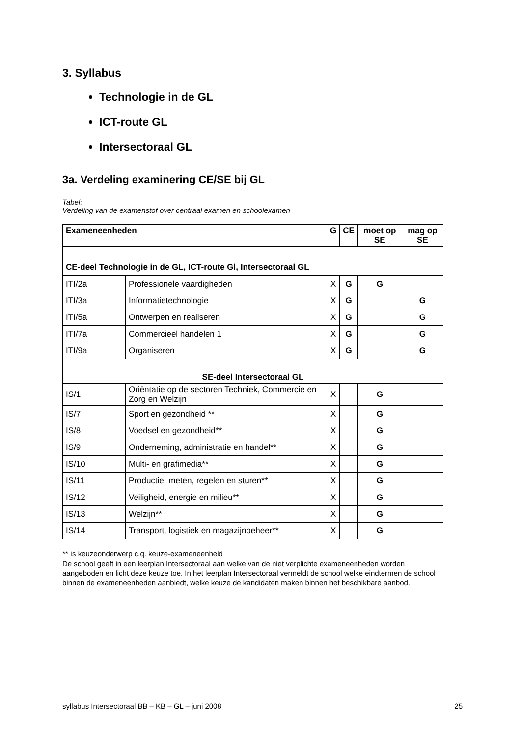3. Syllabus
Technologie in de GL
ICT-route GL
Intersectoraal GL
3a. Verdeling examinering CE/SE bij GL
Tabel:
Verdeling van de examenstof over centraal examen en schoolexamen
| Exameneenheden | | G | CE | moet op SE | mag op SE |
| --- | --- | --- | --- | --- | --- |
| CE-deel Technologie in de GL, ICT-route Gl, Intersectoraal GL | | | | | |
| ITI/2a | Professionele vaardigheden | X | G | G | |
| ITI/3a | Informatietechnologie | X | G | | G |
| ITI/5a | Ontwerpen en realiseren | X | G | | G |
| ITI/7a | Commercieel handelen 1 | X | G | | G |
| ITI/9a | Organiseren | X | G | | G |
| SE-deel Intersectoraal GL | | | | | |
| IS/1 | Oriëntatie op de sectoren Techniek, Commercie en Zorg en Welzijn | X | | G | |
| IS/7 | Sport en gezondheid ** | X | | G | |
| IS/8 | Voedsel en gezondheid** | X | | G | |
| IS/9 | Onderneming, administratie en handel** | X | | G | |
| IS/10 | Multi- en grafimedia** | X | | G | |
| IS/11 | Productie, meten, regelen en sturen** | X | | G | |
| IS/12 | Veiligheid, energie en milieu** | X | | G | |
| IS/13 | Welzijn** | X | | G | |
| IS/14 | Transport, logistiek en magazijnbeheer** | X | | G | |
** Is keuzeonderwerp c.q. keuze-exameneenheid
De school geeft in een leerplan Intersectoraal aan welke van de niet verplichte exameneenheden worden aangeboden en licht deze keuze toe. In het leerplan Intersectoraal vermeldt de school welke eindtermen de school binnen de exameneenheden aanbiedt, welke keuze de kandidaten maken binnen het beschikbare aanbod.
syllabus Intersectoraal BB – KB – GL – juni 2008 25